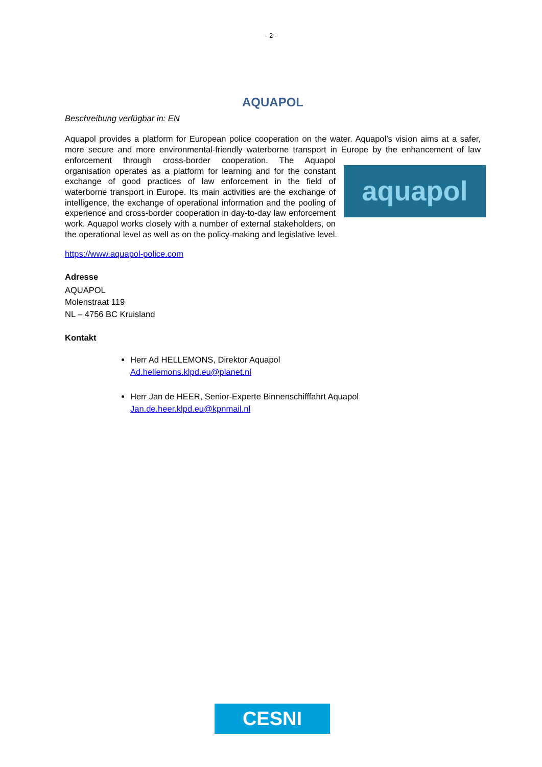- 2 -
AQUAPOL
Beschreibung verfügbar in: EN
Aquapol provides a platform for European police cooperation on the water. Aquapol’s vision aims at a safer, more secure and more environmental-friendly waterborne transport in Europe by the aquapol enhancement of law enforcement through cross-border cooperation. The Aquapol organisation operates as a platform for learning and for the constant exchange of good practices of law enforcement in the field of waterborne transport in Europe. Its main activities are the exchange of intelligence, the exchange of operational information and the pooling of experience and cross-border cooperation in day-to-day law enforcement work. Aquapol works closely with a number of external stakeholders, on the operational level as well as on the policy-making and legislative level.
https://www.aquapol-police.com
Adresse
AQUAPOL
Molenstraat 119
NL – 4756 BC Kruisland
Kontakt
Herr Ad HELLEMONS, Direktor Aquapol
Ad.hellemons.klpd.eu@planet.nl
Herr Jan de HEER, Senior-Experte Binnenschifffahrt Aquapol
Jan.de.heer.klpd.eu@kpnmail.nl
CESNI